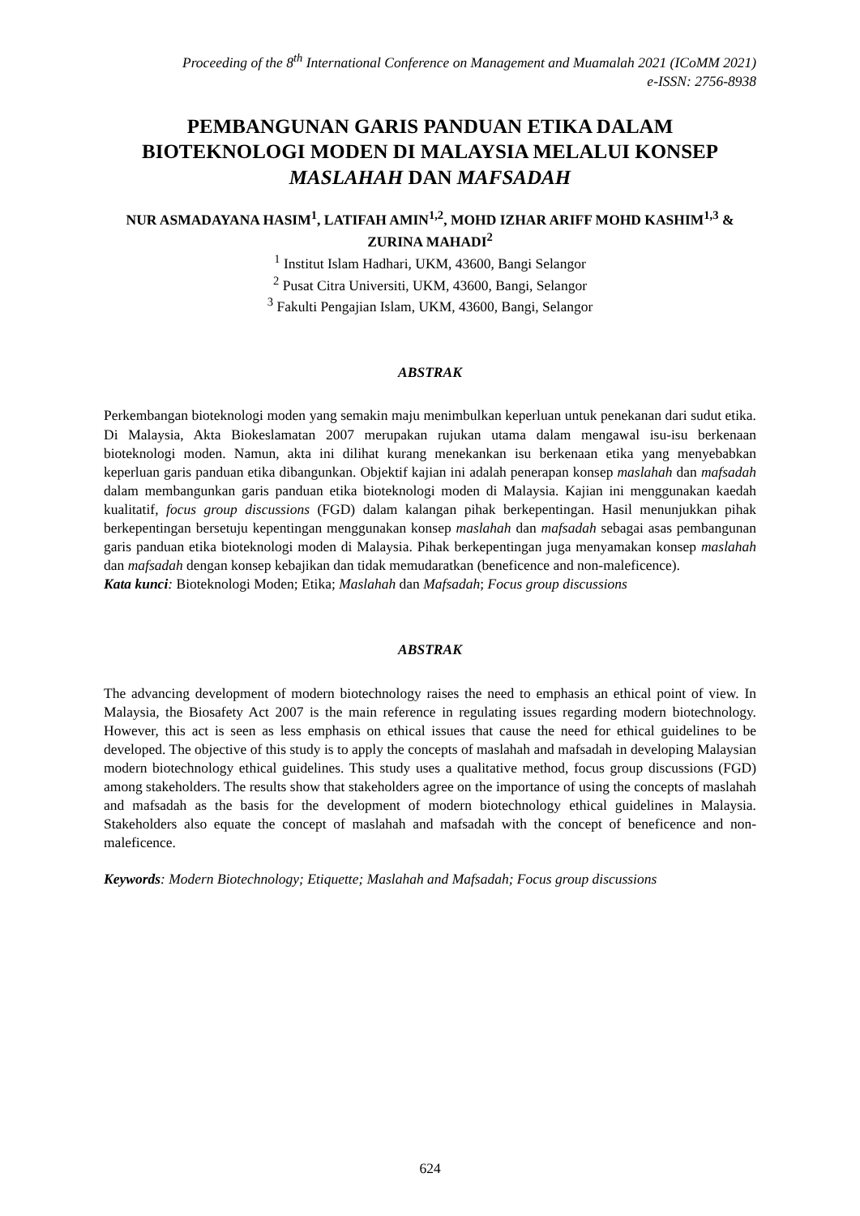Proceeding of the 8<sup>th</sup> International Conference on Management and Muamalah 2021 (ICoMM 2021)
e-ISSN: 2756-8938
PEMBANGUNAN GARIS PANDUAN ETIKA DALAM BIOTEKNOLOGI MODEN DI MALAYSIA MELALUI KONSEP MASLAHAH DAN MAFSADAH
NUR ASMADAYANA HASIM<sup>1</sup>, LATIFAH AMIN<sup>1,2</sup>, MOHD IZHAR ARIFF MOHD KASHIM<sup>1,3</sup> & ZURINA MAHADI<sup>2</sup>
<sup>1</sup> Institut Islam Hadhari, UKM, 43600, Bangi Selangor
<sup>2</sup> Pusat Citra Universiti, UKM, 43600, Bangi, Selangor
<sup>3</sup> Fakulti Pengajian Islam, UKM, 43600, Bangi, Selangor
ABSTRAK
Perkembangan bioteknologi moden yang semakin maju menimbulkan keperluan untuk penekanan dari sudut etika. Di Malaysia, Akta Biokeslamatan 2007 merupakan rujukan utama dalam mengawal isu-isu berkenaan bioteknologi moden. Namun, akta ini dilihat kurang menekankan isu berkenaan etika yang menyebabkan keperluan garis panduan etika dibangunkan. Objektif kajian ini adalah penerapan konsep maslahah dan mafsadah dalam membangunkan garis panduan etika bioteknologi moden di Malaysia. Kajian ini menggunakan kaedah kualitatif, focus group discussions (FGD) dalam kalangan pihak berkepentingan. Hasil menunjukkan pihak berkepentingan bersetuju kepentingan menggunakan konsep maslahah dan mafsadah sebagai asas pembangunan garis panduan etika bioteknologi moden di Malaysia. Pihak berkepentingan juga menyamakan konsep maslahah dan mafsadah dengan konsep kebajikan dan tidak memudaratkan (beneficence and non-maleficence).
Kata kunci: Bioteknologi Moden; Etika; Maslahah dan Mafsadah; Focus group discussions
ABSTRAK
The advancing development of modern biotechnology raises the need to emphasis an ethical point of view. In Malaysia, the Biosafety Act 2007 is the main reference in regulating issues regarding modern biotechnology. However, this act is seen as less emphasis on ethical issues that cause the need for ethical guidelines to be developed. The objective of this study is to apply the concepts of maslahah and mafsadah in developing Malaysian modern biotechnology ethical guidelines. This study uses a qualitative method, focus group discussions (FGD) among stakeholders. The results show that stakeholders agree on the importance of using the concepts of maslahah and mafsadah as the basis for the development of modern biotechnology ethical guidelines in Malaysia. Stakeholders also equate the concept of maslahah and mafsadah with the concept of beneficence and non-maleficence.
Keywords: Modern Biotechnology; Etiquette; Maslahah and Mafsadah; Focus group discussions
624